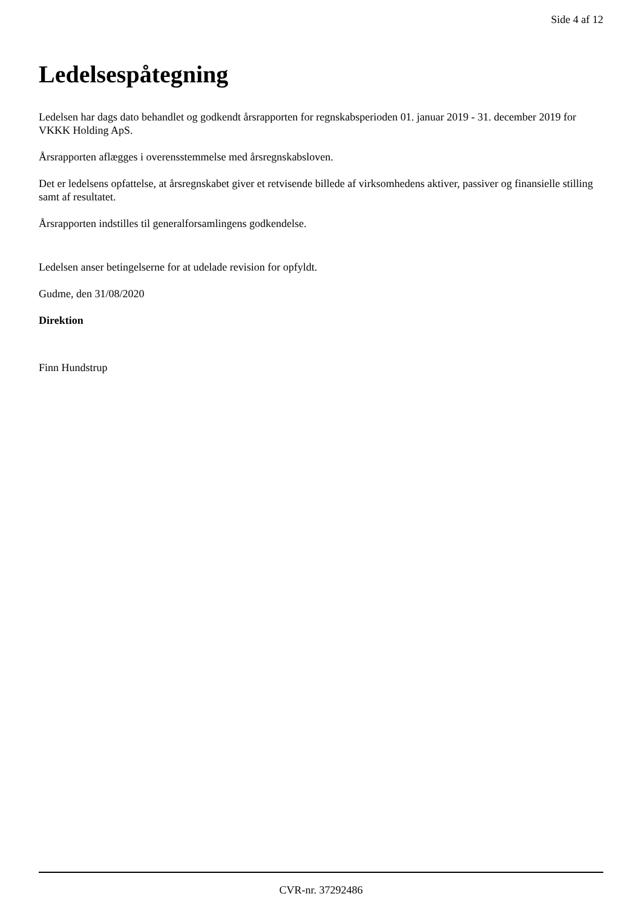Side 4 af 12
Ledelsespåtegning
Ledelsen har dags dato behandlet og godkendt årsrapporten for regnskabsperioden 01. januar 2019 - 31. december 2019 for VKKK Holding ApS.
Årsrapporten aflægges i overensstemmelse med årsregnskabsloven.
Det er ledelsens opfattelse, at årsregnskabet giver et retvisende billede af virksomhedens aktiver, passiver og finansielle stilling samt af resultatet.
Årsrapporten indstilles til generalforsamlingens godkendelse.
Ledelsen anser betingelserne for at udelade revision for opfyldt.
Gudme, den 31/08/2020
Direktion
Finn Hundstrup
CVR-nr. 37292486